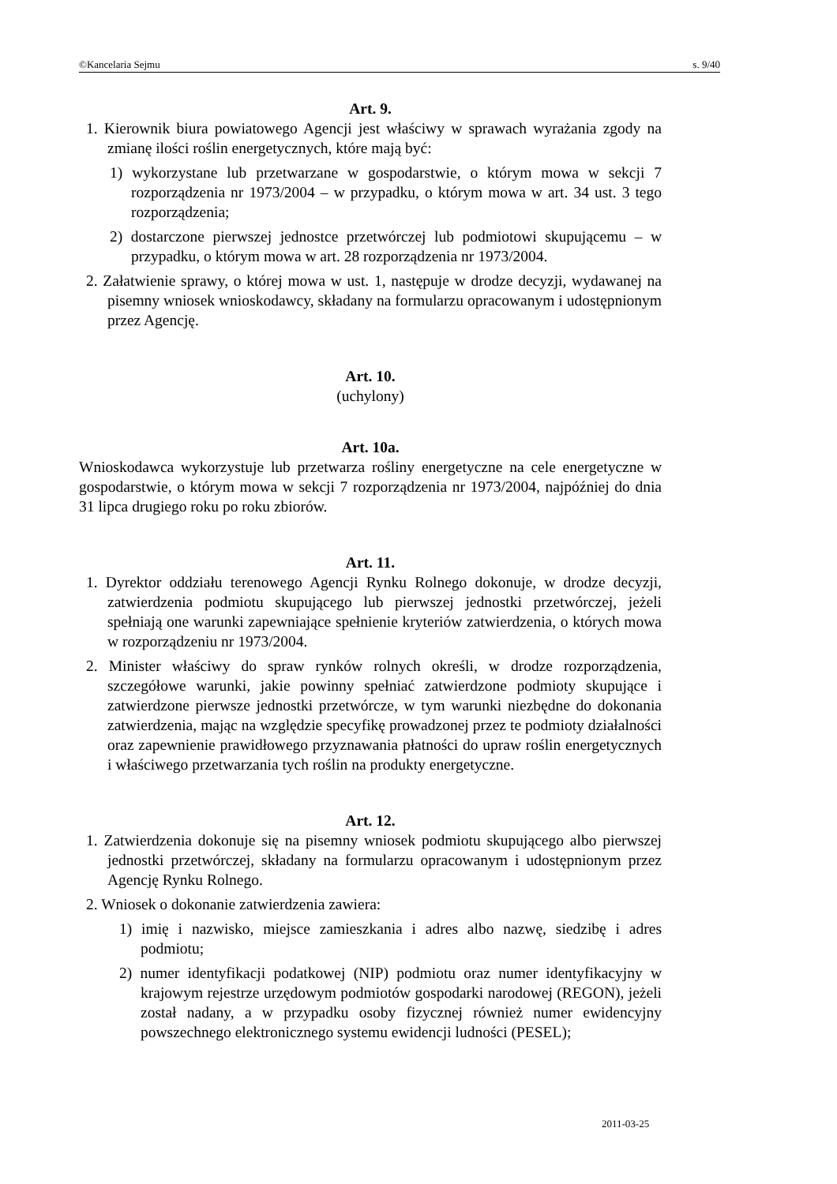©Kancelaria Sejmu s. 9/40
Art. 9.
1. Kierownik biura powiatowego Agencji jest właściwy w sprawach wyrażania zgody na zmianę ilości roślin energetycznych, które mają być:
1) wykorzystane lub przetwarzane w gospodarstwie, o którym mowa w sekcji 7 rozporządzenia nr 1973/2004 – w przypadku, o którym mowa w art. 34 ust. 3 tego rozporządzenia;
2) dostarczone pierwszej jednostce przetwórczej lub podmiotowi skupującemu – w przypadku, o którym mowa w art. 28 rozporządzenia nr 1973/2004.
2. Załatwienie sprawy, o której mowa w ust. 1, następuje w drodze decyzji, wydawanej na pisemny wniosek wnioskodawcy, składany na formularzu opracowanym i udostępnionym przez Agencję.
Art. 10.
(uchylony)
Art. 10a.
Wnioskodawca wykorzystuje lub przetwarza rośliny energetyczne na cele energetyczne w gospodarstwie, o którym mowa w sekcji 7 rozporządzenia nr 1973/2004, najpóźniej do dnia 31 lipca drugiego roku po roku zbiorów.
Art. 11.
1. Dyrektor oddziału terenowego Agencji Rynku Rolnego dokonuje, w drodze decyzji, zatwierdzenia podmiotu skupującego lub pierwszej jednostki przetwórczej, jeżeli spełniają one warunki zapewniające spełnienie kryteriów zatwierdzenia, o których mowa w rozporządzeniu nr 1973/2004.
2. Minister właściwy do spraw rynków rolnych określi, w drodze rozporządzenia, szczegółowe warunki, jakie powinny spełniać zatwierdzone podmioty skupujące i zatwierdzone pierwsze jednostki przetwórcze, w tym warunki niezbędne do dokonania zatwierdzenia, mając na względzie specyfikę prowadzonej przez te podmioty działalności oraz zapewnienie prawidłowego przyznawania płatności do upraw roślin energetycznych i właściwego przetwarzania tych roślin na produkty energetyczne.
Art. 12.
1. Zatwierdzenia dokonuje się na pisemny wniosek podmiotu skupującego albo pierwszej jednostki przetwórczej, składany na formularzu opracowanym i udostępnionym przez Agencję Rynku Rolnego.
2. Wniosek o dokonanie zatwierdzenia zawiera:
1) imię i nazwisko, miejsce zamieszkania i adres albo nazwę, siedzibę i adres podmiotu;
2) numer identyfikacji podatkowej (NIP) podmiotu oraz numer identyfikacyjny w krajowym rejestrze urzędowym podmiotów gospodarki narodowej (REGON), jeżeli został nadany, a w przypadku osoby fizycznej również numer ewidencyjny powszechnego elektronicznego systemu ewidencji ludności (PESEL);
2011-03-25